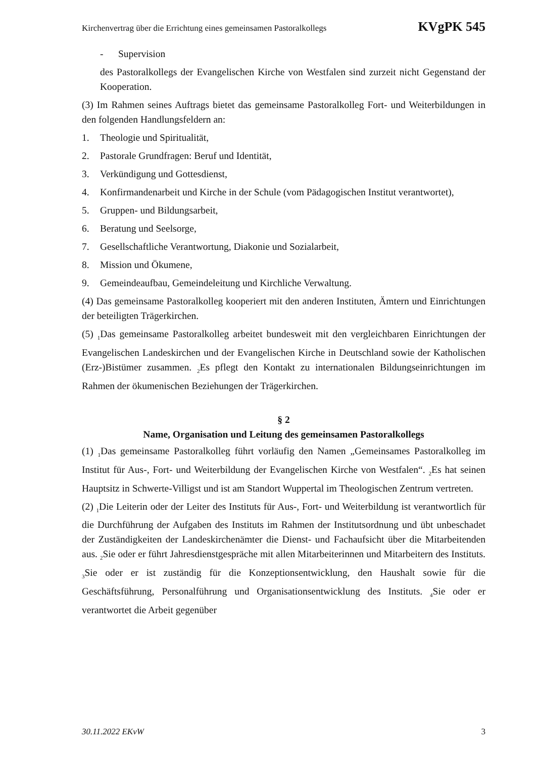Kirchenvertrag über die Errichtung eines gemeinsamen Pastoralkollegs KVgPK 545
- Supervision
des Pastoralkollegs der Evangelischen Kirche von Westfalen sind zurzeit nicht Gegenstand der Kooperation.
(3) Im Rahmen seines Auftrags bietet das gemeinsame Pastoralkolleg Fort- und Weiterbildungen in den folgenden Handlungsfeldern an:
1. Theologie und Spiritualität,
2. Pastorale Grundfragen: Beruf und Identität,
3. Verkündigung und Gottesdienst,
4. Konfirmandenarbeit und Kirche in der Schule (vom Pädagogischen Institut verantwortet),
5. Gruppen- und Bildungsarbeit,
6. Beratung und Seelsorge,
7. Gesellschaftliche Verantwortung, Diakonie und Sozialarbeit,
8. Mission und Ökumene,
9. Gemeindeaufbau, Gemeindeleitung und Kirchliche Verwaltung.
(4) Das gemeinsame Pastoralkolleg kooperiert mit den anderen Instituten, Ämtern und Einrichtungen der beteiligten Trägerkirchen.
(5) <sub>1</sub>Das gemeinsame Pastoralkolleg arbeitet bundesweit mit den vergleichbaren Einrichtungen der Evangelischen Landeskirchen und der Evangelischen Kirche in Deutschland sowie der Katholischen (Erz-)Bistümer zusammen. <sub>2</sub>Es pflegt den Kontakt zu internationalen Bildungseinrichtungen im Rahmen der ökumenischen Beziehungen der Trägerkirchen.
§ 2
Name, Organisation und Leitung des gemeinsamen Pastoralkollegs
(1) <sub>1</sub>Das gemeinsame Pastoralkolleg führt vorläufig den Namen „Gemeinsames Pastoralkolleg im Institut für Aus-, Fort- und Weiterbildung der Evangelischen Kirche von Westfalen“. <sub>2</sub>Es hat seinen Hauptsitz in Schwerte-Villigst und ist am Standort Wuppertal im Theologischen Zentrum vertreten.
(2) <sub>1</sub>Die Leiterin oder der Leiter des Instituts für Aus-, Fort- und Weiterbildung ist verantwortlich für die Durchführung der Aufgaben des Instituts im Rahmen der Institutsordnung und übt unbeschadet der Zuständigkeiten der Landeskirchenämter die Dienst- und Fachaufsicht über die Mitarbeitenden aus. <sub>2</sub>Sie oder er führt Jahresdienstgespräche mit allen Mitarbeiterinnen und Mitarbeitern des Instituts. <sub>3</sub>Sie oder er ist zuständig für die Konzeptionsentwicklung, den Haushalt sowie für die Geschäftsführung, Personalführung und Organisationsentwicklung des Instituts. <sub>4</sub>Sie oder er verantwortet die Arbeit gegenüber
30.11.2022 EKvW 3